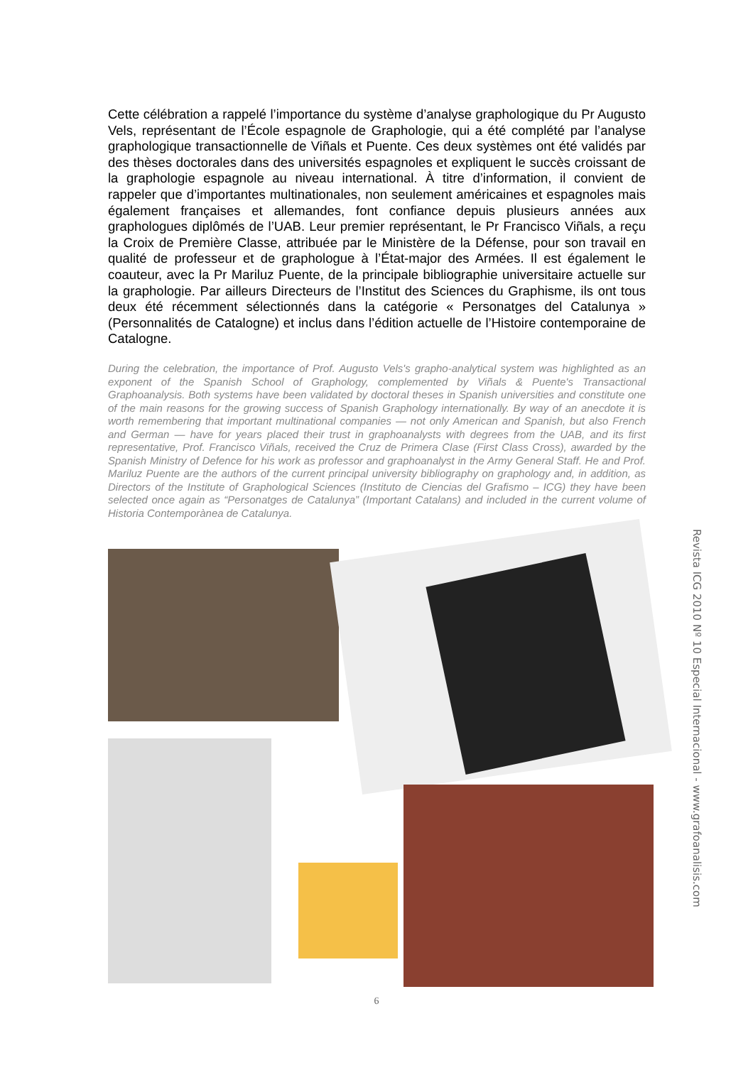Cette célébration a rappelé l’importance du système d’analyse graphologique du Pr Augusto Vels, représentant de l’École espagnole de Graphologie, qui a été complété par l’analyse graphologique transactionnelle de Viñals et Puente. Ces deux systèmes ont été validés par des thèses doctorales dans des universités espagnoles et expliquent le succès croissant de la graphologie espagnole au niveau international. À titre d’information, il convient de rappeler que d’importantes multinationales, non seulement américaines et espagnoles mais également françaises et allemandes, font confiance depuis plusieurs années aux graphologues diplômés de l’UAB. Leur premier représentant, le Pr Francisco Viñals, a reçu la Croix de Première Classe, attribuée par le Ministère de la Défense, pour son travail en qualité de professeur et de graphologue à l’État-major des Armées. Il est également le coauteur, avec la Pr Mariluz Puente, de la principale bibliographie universitaire actuelle sur la graphologie. Par ailleurs Directeurs de l’Institut des Sciences du Graphisme, ils ont tous deux été récemment sélectionnés dans la catégorie « Personatges del Catalunya » (Personnalités de Catalogne) et inclus dans l’édition actuelle de l’Histoire contemporaine de Catalogne.
During the celebration, the importance of Prof. Augusto Vels's grapho-analytical system was highlighted as an exponent of the Spanish School of Graphology, complemented by Viñals & Puente's Transactional Graphoanalysis. Both systems have been validated by doctoral theses in Spanish universities and constitute one of the main reasons for the growing success of Spanish Graphology internationally. By way of an anecdote it is worth remembering that important multinational companies — not only American and Spanish, but also French and German — have for years placed their trust in graphoanalysts with degrees from the UAB, and its first representative, Prof. Francisco Viñals, received the Cruz de Primera Clase (First Class Cross), awarded by the Spanish Ministry of Defence for his work as professor and graphoanalyst in the Army General Staff. He and Prof. Mariluz Puente are the authors of the current principal university bibliography on graphology and, in addition, as Directors of the Institute of Graphological Sciences (Instituto de Ciencias del Grafismo – ICG) they have been selected once again as “Personatges de Catalunya” (Important Catalans) and included in the current volume of Historia Contemporànea de Catalunya.
Revista ICG 2010 Nº 10 Especial Internacional - www.grafoanalisis.com
6